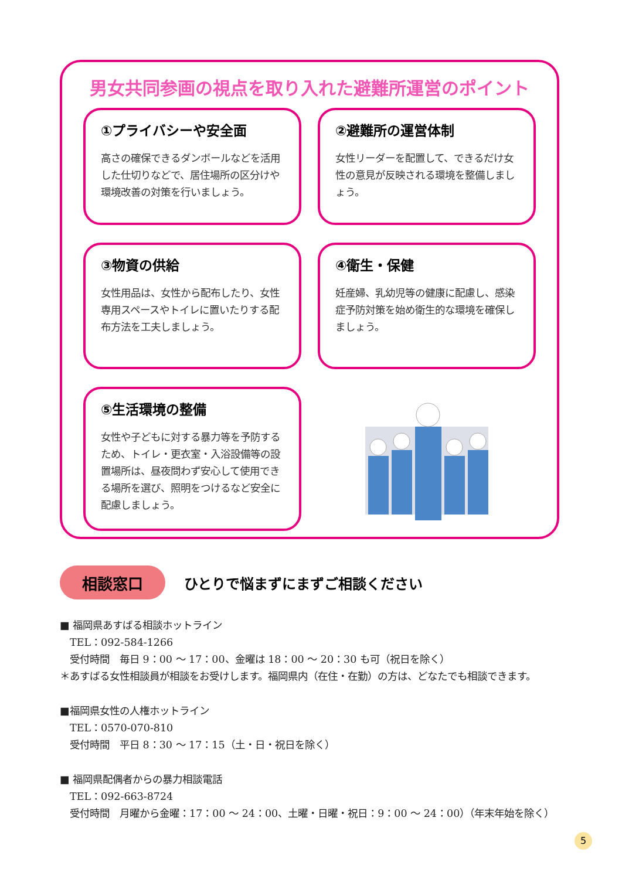男女共同参画の視点を取り入れた避難所運営のポイント
①プライバシーや安全面
高さの確保できるダンボールなどを活用した仕切りなどで、居住場所の区分けや環境改善の対策を行いましょう。
②避難所の運営体制
女性リーダーを配置して、できるだけ女性の意見が反映される環境を整備しましょう。
③物資の供給
女性用品は、女性から配布したり、女性専用スペースやトイレに置いたりする配布方法を工夫しましょう。
④衛生・保健
妊産婦、乳幼児等の健康に配慮し、感染症予防対策を始め衛生的な環境を確保しましょう。
⑤生活環境の整備
女性や子どもに対する暴力等を予防するため、トイレ・更衣室・入浴設備等の設置場所は、昼夜問わず安心して使用できる場所を選び、照明をつけるなど安全に配慮しましょう。
相談窓口
ひとりで悩まずにまずご相談ください
■ 福岡県あすばる相談ホットライン
　TEL：092-584-1266
　受付時間　毎日 9：00 ～ 17：00、金曜は 18：00 ～ 20：30 も可（祝日を除く）
＊あすばる女性相談員が相談をお受けします。福岡県内（在住・在勤）の方は、どなたでも相談できます。
■福岡県女性の人権ホットライン
　TEL：0570-070-810
　受付時間　平日 8：30 ～ 17：15（土・日・祝日を除く）
■ 福岡県配偶者からの暴力相談電話
　TEL：092-663-8724
　受付時間　月曜から金曜：17：00 ～ 24：00、土曜・日曜・祝日：9：00 ～ 24：00）（年末年始を除く）
5